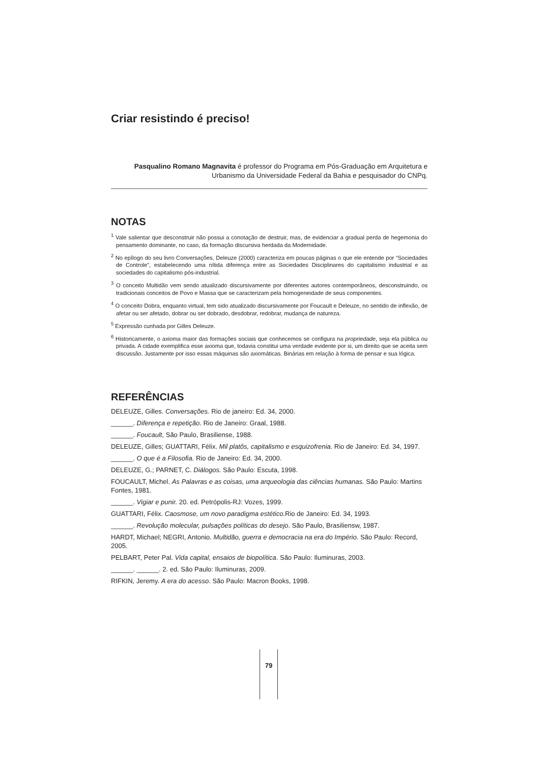Criar resistindo é preciso!
Pasqualino Romano Magnavita é professor do Programa em Pós-Graduação em Arquitetura e Urbanismo da Universidade Federal da Bahia e pesquisador do CNPq.
NOTAS
<sup>1</sup> Vale salientar que desconstruir não possui a conotação de destruir, mas, de evidenciar a gradual perda de hegemonia do pensamento dominante, no caso, da formação discursiva herdada da Modernidade.
<sup>2</sup> No epílogo do seu livro Conversações, Deleuze (2000) caracteriza em poucas páginas o que ele entende por “Sociedades de Controle”, estabelecendo uma nítida diferença entre as Sociedades Disciplinares do capitalismo industrial e as sociedades do capitalismo pós-industrial.
<sup>3</sup> O conceito Multidão vem sendo atualizado discursivamente por diferentes autores contemporâneos, desconstruindo, os tradicionais conceitos de Povo e Massa que se caracterizam pela homogeneidade de seus componentes.
<sup>4</sup> O conceito Dobra, enquanto virtual, tem sido atualizado discursivamente por Foucault e Deleuze, no sentido de inflexão, de afetar ou ser afetado, dobrar ou ser dobrado, desdobrar, redobrar, mudança de natureza.
<sup>5</sup> Expressão cunhada por Gilles Deleuze.
<sup>6</sup> Historicamente, o axioma maior das formações sociais que conhecemos se configura na propriedade, seja ela pública ou privada. A cidade exemplifica esse axioma que, todavia constitui uma verdade evidente por si, um direito que se aceita sem discussão. Justamente por isso essas máquinas são axiomáticas. Binárias em relação à forma de pensar e sua lógica.
REFERÊNCIAS
DELEUZE, Gilles. Conversações. Rio de janeiro: Ed. 34, 2000.
______. Diferença e repetição. Rio de Janeiro: Graal, 1988.
______. Foucault, São Paulo, Brasiliense, 1988.
DELEUZE, Gilles; GUATTARI, Félix. Mil platôs, capitalismo e esquizofrenia. Rio de Janeiro: Ed. 34, 1997.
______. O que é a Filosofia. Rio de Janeiro: Ed. 34, 2000.
DELEUZE, G.; PARNET, C. Diálogos. São Paulo: Escuta, 1998.
FOUCAULT, Michel. As Palavras e as coisas, uma arqueologia das ciências humanas. São Paulo: Martins Fontes, 1981.
______. Vigiar e punir. 20. ed. Petrópolis-RJ: Vozes, 1999.
GUATTARI, Félix. Caosmose, um novo paradigma estético. Rio de Janeiro: Ed. 34, 1993.
______. Revolução molecular, pulsações políticas do desejo. São Paulo, Brasiliensw, 1987.
HARDT, Michael; NEGRI, Antonio. Multidão, guerra e democracia na era do Império. São Paulo: Record, 2005.
PELBART, Peter Pal. Vida capital, ensaios de biopolítica. São Paulo: Iluminuras, 2003.
______. ______. 2. ed. São Paulo: Iluminuras, 2009.
RIFKIN, Jeremy. A era do acesso. São Paulo: Macron Books, 1998.
79